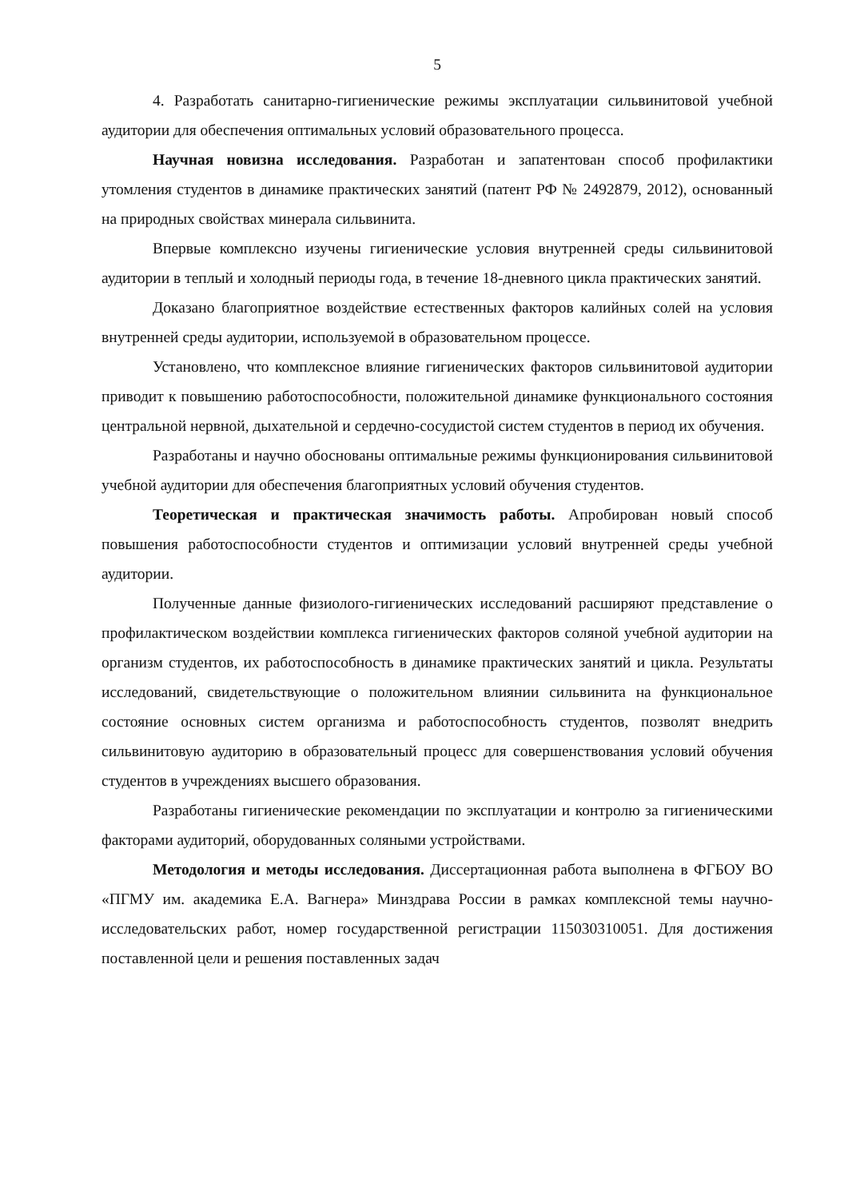5
4. Разработать санитарно-гигиенические режимы эксплуатации сильвинитовой учебной аудитории для обеспечения оптимальных условий образовательного процесса.
Научная новизна исследования. Разработан и запатентован способ профилактики утомления студентов в динамике практических занятий (патент РФ № 2492879, 2012), основанный на природных свойствах минерала сильвинита.
Впервые комплексно изучены гигиенические условия внутренней среды сильвинитовой аудитории в теплый и холодный периоды года, в течение 18-дневного цикла практических занятий.
Доказано благоприятное воздействие естественных факторов калийных солей на условия внутренней среды аудитории, используемой в образовательном процессе.
Установлено, что комплексное влияние гигиенических факторов сильвинитовой аудитории приводит к повышению работоспособности, положительной динамике функционального состояния центральной нервной, дыхательной и сердечно-сосудистой систем студентов в период их обучения.
Разработаны и научно обоснованы оптимальные режимы функционирования сильвинитовой учебной аудитории для обеспечения благоприятных условий обучения студентов.
Теоретическая и практическая значимость работы. Апробирован новый способ повышения работоспособности студентов и оптимизации условий внутренней среды учебной аудитории.
Полученные данные физиолого-гигиенических исследований расширяют представление о профилактическом воздействии комплекса гигиенических факторов соляной учебной аудитории на организм студентов, их работоспособность в динамике практических занятий и цикла. Результаты исследований, свидетельствующие о положительном влиянии сильвинита на функциональное состояние основных систем организма и работоспособность студентов, позволят внедрить сильвинитовую аудиторию в образовательный процесс для совершенствования условий обучения студентов в учреждениях высшего образования.
Разработаны гигиенические рекомендации по эксплуатации и контролю за гигиеническими факторами аудиторий, оборудованных соляными устройствами.
Методология и методы исследования. Диссертационная работа выполнена в ФГБОУ ВО «ПГМУ им. академика Е.А. Вагнера» Минздрава России в рамках комплексной темы научно-исследовательских работ, номер государственной регистрации 115030310051. Для достижения поставленной цели и решения поставленных задач